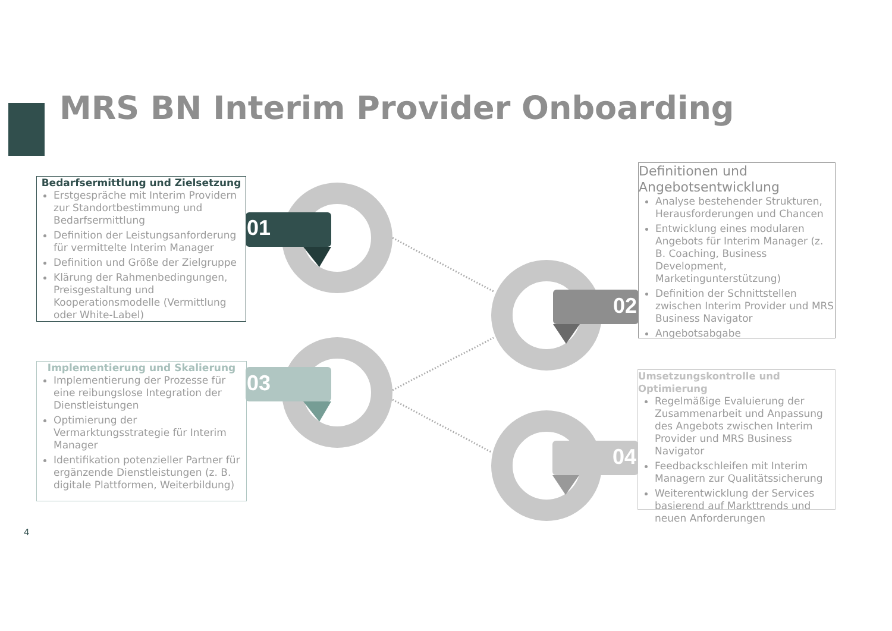MRS BN Interim Provider Onboarding
01
02
03
04
Bedarfsermittlung und Zielsetzung
Erstgespräche mit Interim Providern zur Standortbestimmung und Bedarfsermittlung
Definition der Leistungsanforderung für vermittelte Interim Manager
Definition und Größe der Zielgruppe
Klärung der Rahmenbedingungen, Preisgestaltung und Kooperationsmodelle (Vermittlung oder White-Label)
Definitionen und Angebotsentwicklung
Analyse bestehender Strukturen, Herausforderungen und Chancen
Entwicklung eines modularen Angebots für Interim Manager (z. B. Coaching, Business Development, Marketingunterstützung)
Definition der Schnittstellen zwischen Interim Provider und MRS Business Navigator
Angebotsabgabe
Implementierung und Skalierung
Implementierung der Prozesse für eine reibungslose Integration der Dienstleistungen
Optimierung der Vermarktungsstrategie für Interim Manager
Identifikation potenzieller Partner für ergänzende Dienstleistungen (z. B. digitale Plattformen, Weiterbildung)
Umsetzungskontrolle und Optimierung
Regelmäßige Evaluierung der Zusammenarbeit und Anpassung des Angebots zwischen Interim Provider und MRS Business Navigator
Feedbackschleifen mit Interim Managern zur Qualitätssicherung
Weiterentwicklung der Services basierend auf Markttrends und neuen Anforderungen
4